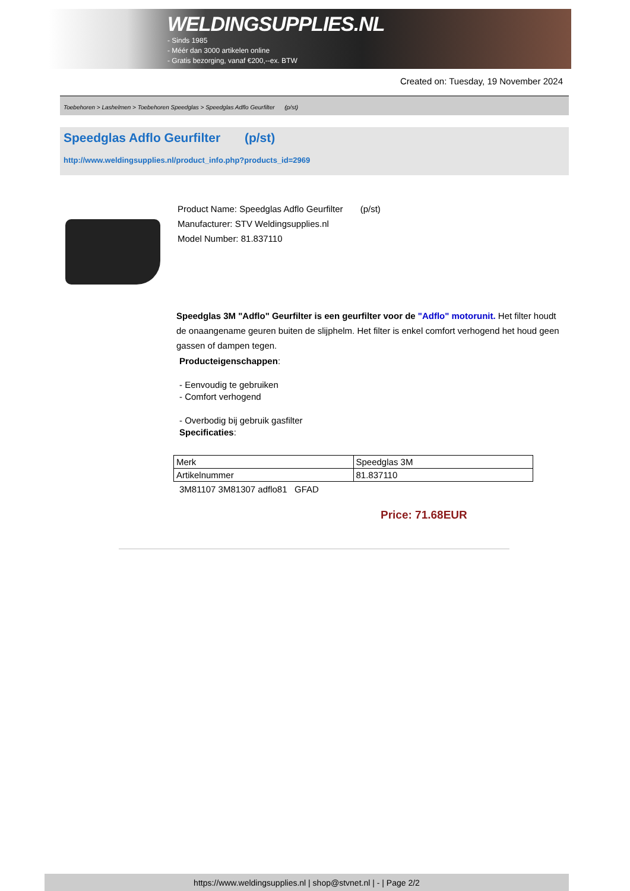WELDINGSUPPLIES.NL
- Sinds 1985
- Méér dan 3000 artikelen online
- Gratis bezorging, vanaf €200,--ex. BTW
Created on: Tuesday, 19 November 2024
Toebehoren > Lashelmen > Toebehoren Speedglas > Speedglas Adflo Geurfilter (p/st)
Speedglas Adflo Geurfilter (p/st)
http://www.weldingsupplies.nl/product_info.php?products_id=2969
Product Name: Speedglas Adflo Geurfilter (p/st)
Manufacturer: STV Weldingsupplies.nl
Model Number: 81.837110
Speedglas 3M "Adflo" Geurfilter is een geurfilter voor de "Adflo" motorunit. Het filter houdt de onaangename geuren buiten de slijphelm. Het filter is enkel comfort verhogend het houd geen gassen of dampen tegen.
Producteigenschappen:
- Eenvoudig te gebruiken
- Comfort verhogend
- Overbodig bij gebruik gasfilter
Specificaties:
| Merk | Speedglas 3M |
| Artikelnummer | 81.837110 |
3M81107 3M81307 adflo81 GFAD
Price: 71.68EUR
https://www.weldingsupplies.nl | shop@stvnet.nl | - | Page 2/2